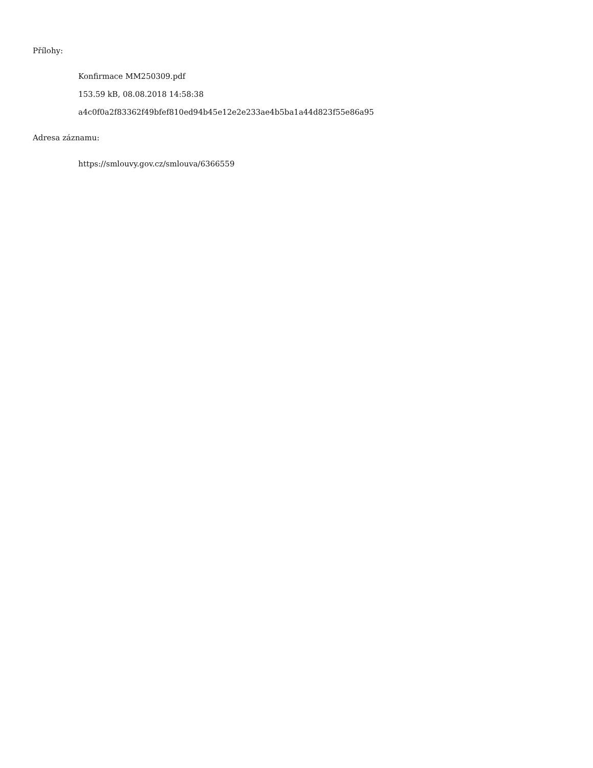Přílohy:
Konfirmace MM250309.pdf
153.59 kB, 08.08.2018 14:58:38
a4c0f0a2f83362f49bfef810ed94b45e12e2e233ae4b5ba1a44d823f55e86a95
Adresa záznamu:
https://smlouvy.gov.cz/smlouva/6366559